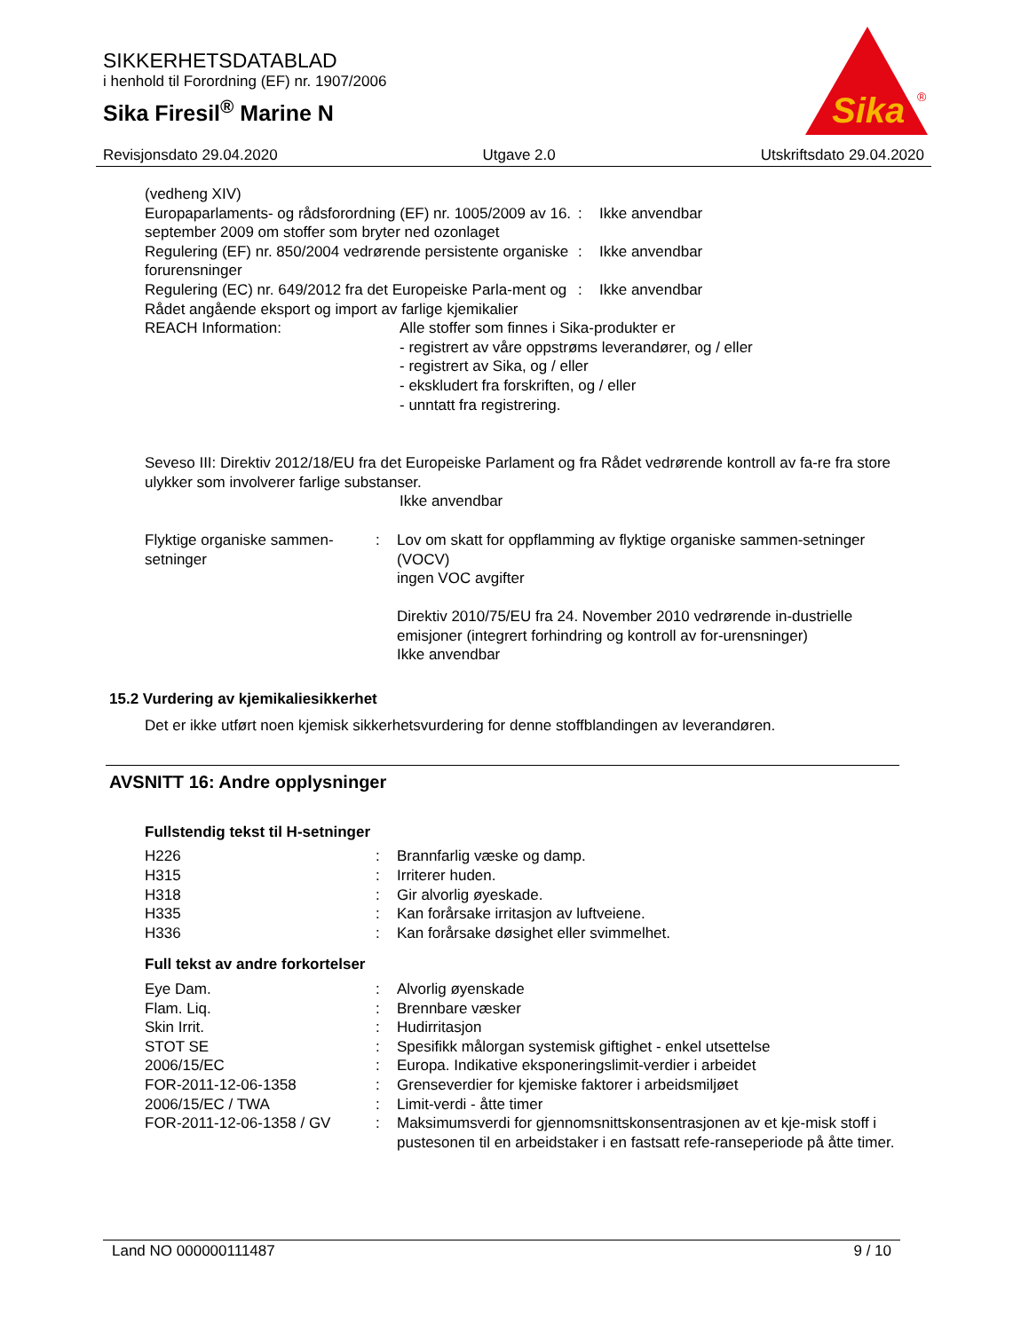SIKKERHETSDATABLAD
i henhold til Forordning (EF) nr. 1907/2006
Sika Firesil<sup>®</sup> Marine N
Sika
®
Revisjonsdato 29.04.2020 Utgave 2.0 Utskriftsdato 29.04.2020
(vedheng XIV)
| Europaparlaments- og rådsforordning (EF) nr. 1005/2009 av 16. september 2009 om stoffer som bryter ned ozonlaget | : | Ikke anvendbar |
| Regulering (EF) nr. 850/2004 vedrørende persistente organiske forurensninger | : | Ikke anvendbar |
| Regulering (EC) nr. 649/2012 fra det Europeiske Parla-ment og Rådet angående eksport og import av farlige kjemikalier | : | Ikke anvendbar |
| REACH Information: | Alle stoffer som finnes i Sika-produkter er - registrert av våre oppstrøms leverandører, og / eller - registrert av Sika, og / eller - ekskludert fra forskriften, og / eller - unntatt fra registrering. |
Seveso III: Direktiv 2012/18/EU fra det Europeiske Parlament og fra Rådet vedrørende kontroll av fa-re fra store ulykker som involverer farlige substanser.
Ikke anvendbar
| Flyktige organiske sammen-setninger | : | Lov om skatt for oppflamming av flyktige organiske sammen-setninger (VOCV) ingen VOC avgifter Direktiv 2010/75/EU fra 24. November 2010 vedrørende in-dustrielle emisjoner (integrert forhindring og kontroll av for-urensninger) Ikke anvendbar |
15.2 Vurdering av kjemikaliesikkerhet
Det er ikke utført noen kjemisk sikkerhetsvurdering for denne stoffblandingen av leverandøren.
AVSNITT 16: Andre opplysninger
Fullstendig tekst til H-setninger
| H226 | : | Brannfarlig væske og damp. |
| H315 | : | Irriterer huden. |
| H318 | : | Gir alvorlig øyeskade. |
| H335 | : | Kan forårsake irritasjon av luftveiene. |
| H336 | : | Kan forårsake døsighet eller svimmelhet. |
Full tekst av andre forkortelser
| Eye Dam. | : | Alvorlig øyenskade |
| Flam. Liq. | : | Brennbare væsker |
| Skin Irrit. | : | Hudirritasjon |
| STOT SE | : | Spesifikk målorgan systemisk giftighet - enkel utsettelse |
| 2006/15/EC | : | Europa. Indikative eksponeringslimit-verdier i arbeidet |
| FOR-2011-12-06-1358 | : | Grenseverdier for kjemiske faktorer i arbeidsmiljøet |
| 2006/15/EC / TWA | : | Limit-verdi - åtte timer |
| FOR-2011-12-06-1358 / GV | : | Maksimumsverdi for gjennomsnittskonsentrasjonen av et kje-misk stoff i pustesonen til en arbeidstaker i en fastsatt refe-ranseperiode på åtte timer. |
Land NO 000000111487 9 / 10